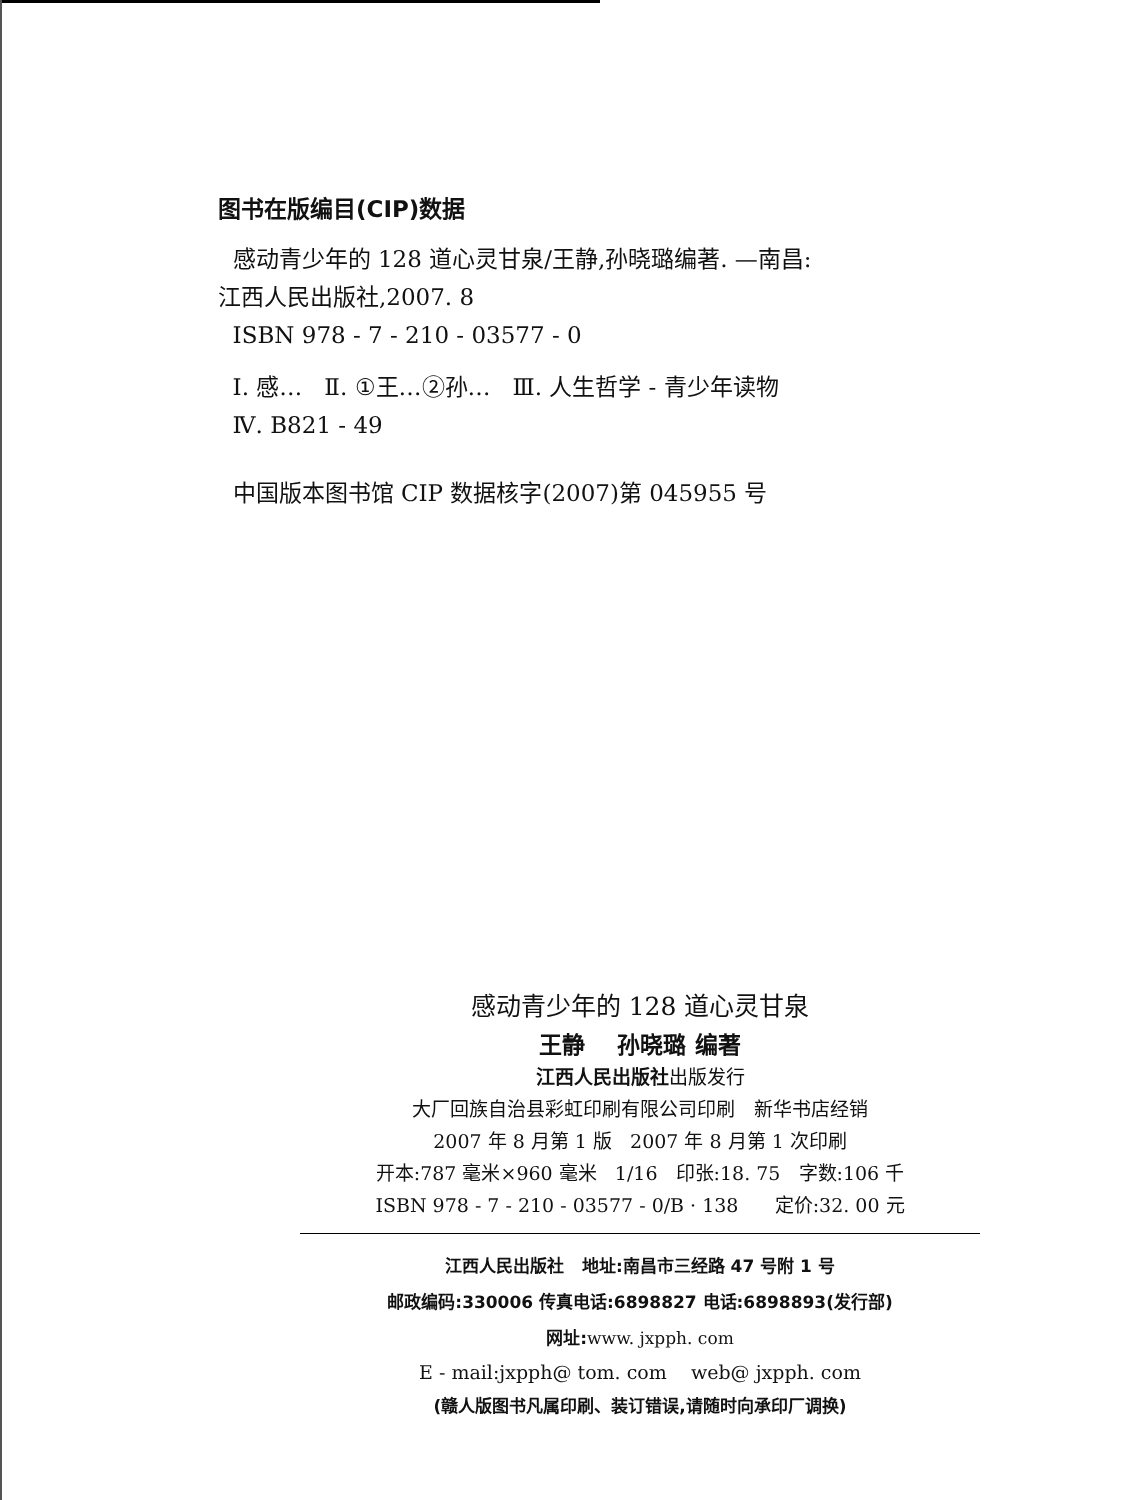图书在版编目(CIP)数据
感动青少年的 128 道心灵甘泉/王静,孙晓璐编著. —南昌:
江西人民出版社,2007. 8
ISBN 978 - 7 - 210 - 03577 - 0
Ⅰ. 感… Ⅱ. ①王…②孙… Ⅲ. 人生哲学 - 青少年读物
Ⅳ. B821 - 49
中国版本图书馆 CIP 数据核字(2007)第 045955 号
感动青少年的 128 道心灵甘泉
王静 孙晓璐 编著
江西人民出版社出版发行
大厂回族自治县彩虹印刷有限公司印刷 新华书店经销
2007 年 8 月第 1 版 2007 年 8 月第 1 次印刷
开本:787 毫米×960 毫米 1/16 印张:18. 75 字数:106 千
ISBN 978 - 7 - 210 - 03577 - 0/B · 138 定价:32. 00 元
江西人民出版社 地址:南昌市三经路 47 号附 1 号
邮政编码:330006 传真电话:6898827 电话:6898893(发行部)
网址:www. jxpph. com
E - mail:jxpph@ tom. com web@ jxpph. com
(赣人版图书凡属印刷、装订错误,请随时向承印厂调换)